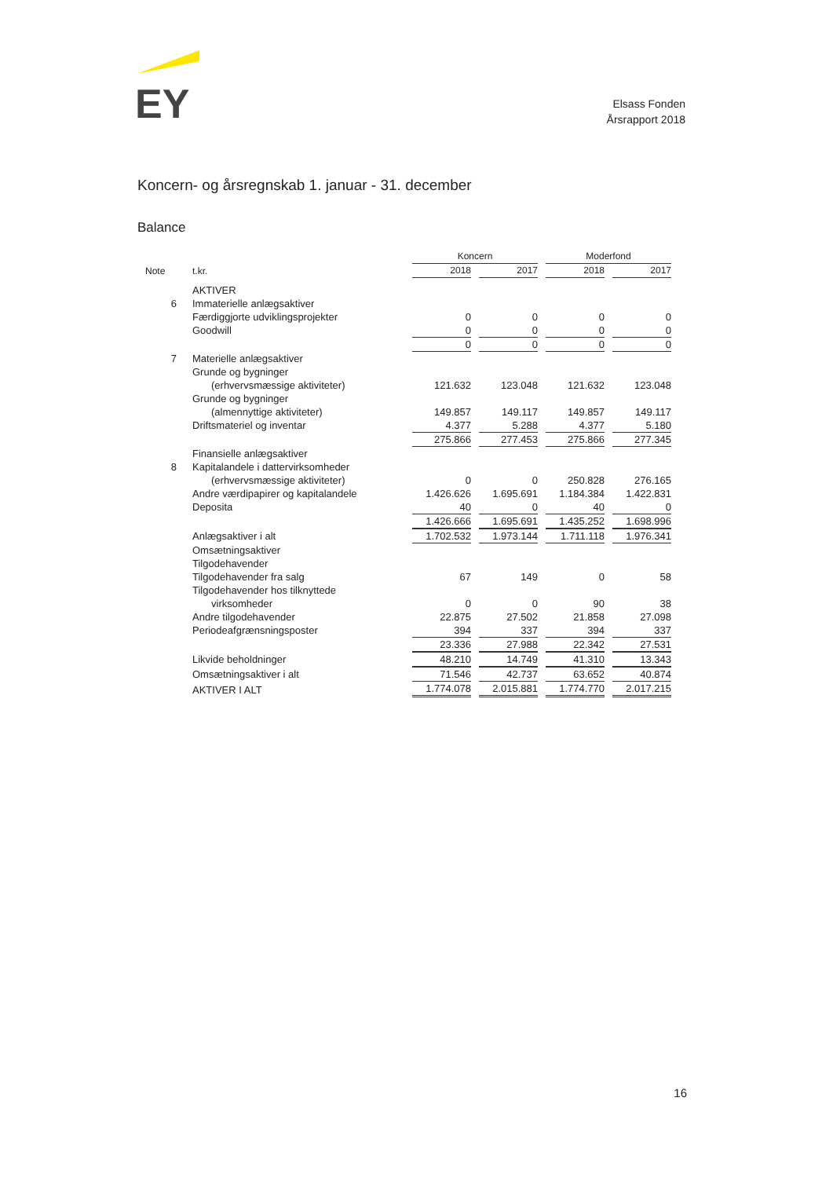EY
Elsass Fonden
Årsrapport 2018
Koncern- og årsregnskab 1. januar - 31. december
Balance
| | | Koncern | | Moderfond | |
| --- | --- | --- | --- | --- | --- |
| Note | t.kr. | 2018 | 2017 | 2018 | 2017 |
| | AKTIVER | | | | |
| 6 | Immaterielle anlægsaktiver | | | | |
| | Færdiggjorte udviklingsprojekter | 0 | 0 | 0 | 0 |
| | Goodwill | 0 | 0 | 0 | 0 |
| | | 0 | 0 | 0 | 0 |
| 7 | Materielle anlægsaktiver | | | | |
| | Grunde og bygninger | | | | |
| | (erhvervsmæssige aktiviteter) | 121.632 | 123.048 | 121.632 | 123.048 |
| | Grunde og bygninger | | | | |
| | (almennyttige aktiviteter) | 149.857 | 149.117 | 149.857 | 149.117 |
| | Driftsmateriel og inventar | 4.377 | 5.288 | 4.377 | 5.180 |
| | | 275.866 | 277.453 | 275.866 | 277.345 |
| | Finansielle anlægsaktiver | | | | |
| 8 | Kapitalandele i dattervirksomheder | | | | |
| | (erhvervsmæssige aktiviteter) | 0 | 0 | 250.828 | 276.165 |
| | Andre værdipapirer og kapitalandele | 1.426.626 | 1.695.691 | 1.184.384 | 1.422.831 |
| | Deposita | 40 | 0 | 40 | 0 |
| | | 1.426.666 | 1.695.691 | 1.435.252 | 1.698.996 |
| | Anlægsaktiver i alt | 1.702.532 | 1.973.144 | 1.711.118 | 1.976.341 |
| | Omsætningsaktiver | | | | |
| | Tilgodehavender | | | | |
| | Tilgodehavender fra salg | 67 | 149 | 0 | 58 |
| | Tilgodehavender hos tilknyttede | | | | |
| | virksomheder | 0 | 0 | 90 | 38 |
| | Andre tilgodehavender | 22.875 | 27.502 | 21.858 | 27.098 |
| | Periodeafgrænsningsposter | 394 | 337 | 394 | 337 |
| | | 23.336 | 27.988 | 22.342 | 27.531 |
| | Likvide beholdninger | 48.210 | 14.749 | 41.310 | 13.343 |
| | Omsætningsaktiver i alt | 71.546 | 42.737 | 63.652 | 40.874 |
| | AKTIVER I ALT | 1.774.078 | 2.015.881 | 1.774.770 | 2.017.215 |
16